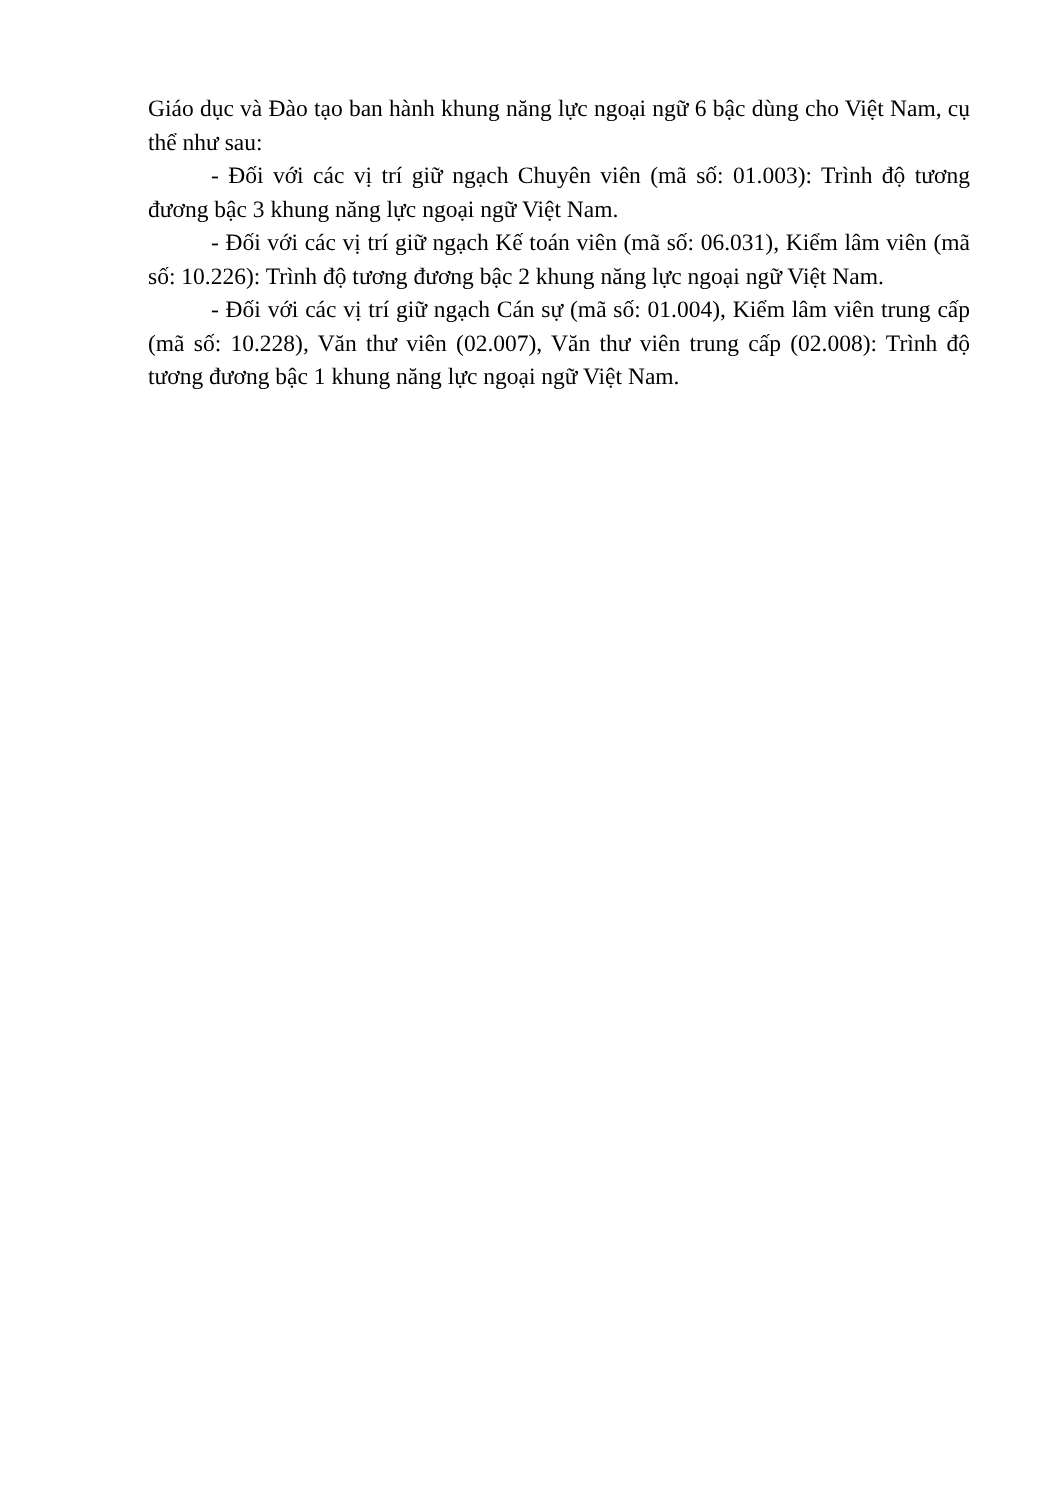Giáo dục và Đào tạo ban hành khung năng lực ngoại ngữ 6 bậc dùng cho Việt Nam, cụ thể như sau:
- Đối với các vị trí giữ ngạch Chuyên viên (mã số: 01.003): Trình độ tương đương bậc 3 khung năng lực ngoại ngữ Việt Nam.
- Đối với các vị trí giữ ngạch Kế toán viên (mã số: 06.031), Kiểm lâm viên (mã số: 10.226): Trình độ tương đương bậc 2 khung năng lực ngoại ngữ Việt Nam.
- Đối với các vị trí giữ ngạch Cán sự (mã số: 01.004), Kiểm lâm viên trung cấp (mã số: 10.228), Văn thư viên (02.007), Văn thư viên trung cấp (02.008): Trình độ tương đương bậc 1 khung năng lực ngoại ngữ Việt Nam.